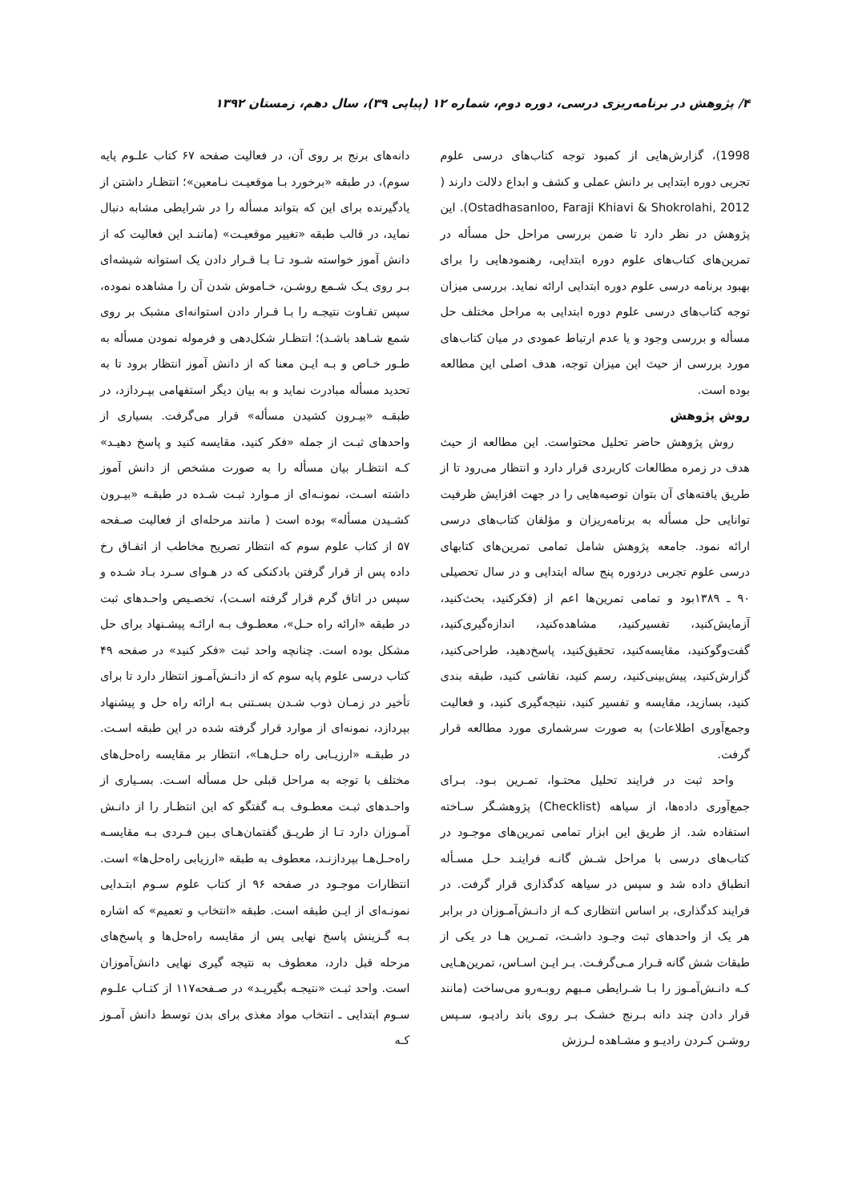۴/ پژوهش در برنامه‌ریزی درسی، دوره دوم، شماره ۱۲ (پیاپی ۳۹)، سال دهم، زمستان ۱۳۹۲
1998)، گزارش‌هایی از کمبود توجه کتاب‌های درسی علوم تجربی دوره ابتدایی بر دانش عملی و کشف و ابداع دلالت دارند ( Ostadhasanloo, Faraji Khiavi & Shokrolahi, 2012). این پژوهش در نظر دارد تا ضمن بررسی مراحل حل مسأله در تمرین‌های کتاب‌های علوم دوره ابتدایی، رهنمودهایی را برای بهبود برنامه درسی علوم دوره ابتدایی ارائه نماید. بررسی میزان توجه کتاب‌های درسی علوم دوره ابتدایی به مراحل مختلف حل مسأله و بررسی وجود و یا عدم ارتباط عمودی در میان کتاب‌های مورد بررسی از حیث این میزان توجه، هدف اصلی این مطالعه بوده است.
روش پژوهش
روش پژوهش حاضر تحلیل محتواست. این مطالعه از حیث هدف در زمره مطالعات کاربردی قرار دارد و انتظار می‌رود تا از طریق یافته‌های آن بتوان توصیه‌هایی را در جهت افزایش ظرفیت توانایی حل مسأله به برنامه‌ریزان و مؤلفان کتاب‌های درسی ارائه نمود. جامعه پژوهش شامل تمامی تمرین‌های کتابهای درسی علوم تجربی دردوره پنج ساله ابتدایی و در سال تحصیلی ۹۰ ـ ۱۳۸۹بود و تمامی تمرین‌ها اعم از (فکرکنید، بحث‌کنید، آزمایش‌کنید، تفسیرکنید، مشاهده‌کنید، اندازه‌گیری‌کنید، گفت‌وگوکنید، مقایسه‌کنید، تحقیق‌کنید، پاسخ‌دهید، طراحی‌کنید، گزارش‌کنید، پیش‌بینی‌کنید، رسم کنید، نقاشی کنید، طبقه بندی کنید، بسازید، مقایسه و تفسیر کنید، نتیجه‌گیری کنید، و فعالیت وجمع‌آوری اطلاعات) به صورت سرشماری مورد مطالعه قرار گرفت.
واحد ثبت در فرایند تحلیل محتـوا، تمـرین بـود. بـرای جمع‌آوری داده‌ها، از سیاهه (Checklist) پژوهشـگر سـاخته استفاده شد. از طریق این ابزار تمامی تمرین‌های موجـود در کتاب‌های درسی با مراحل شـش گانـه فراینـد حـل مسـأله انطباق داده شد و سپس در سیاهه کدگذاری قرار گرفت. در فرایند کدگذاری، بر اساس انتظاری کـه از دانـش‌آمـوزان در برابر هر یک از واحدهای ثبت وجـود داشـت، تمـرین هـا در یکی از طبقات شش گانه قـرار مـی‌گرفـت. بـر ایـن اسـاس، تمرین‌هـایی کـه دانـش‌آمـوز را بـا شـرایطی مـبهم روبـه‌رو می‌ساخت (مانند قرار دادن چند دانه بـرنج خشـک بـر روی باند رادیـو، سـپس روشـن کـردن رادیـو و مشـاهده لـرزش
دانه‌های برنج بر روی آن، در فعالیت صفحه ۶۷ کتاب علـوم پایه سوم)، در طبقه «برخورد بـا موقعیـت نـامعین»؛ انتظـار داشتن از یادگیرنده برای این که بتواند مسأله را در شرایطی مشابه دنبال نماید، در قالب طبقه «تغییر موقعیـت» (ماننـد این فعالیت که از دانش آموز خواسته شـود تـا بـا قـرار دادن یک استوانه شیشه‌ای بـر روی یـک شـمع روشـن، خـاموش شدن آن را مشاهده نموده، سپس تفـاوت نتیجـه را بـا قـرار دادن استوانه‌ای مشبک بر روی شمع شـاهد باشـد)؛ انتظـار شکل‌دهی و فرموله نمودن مسأله به طـور خـاص و بـه ایـن معنا که از دانش آموز انتظار برود تا به تحدید مسأله مبادرت نماید و به بیان دیگر استفهامی بپـردازد، در طبقـه «بیـرون کشیدن مسأله» قرار می‌گرفت. بسیاری از واحدهای ثبـت از جمله «فکر کنید، مقایسه کنید و پاسخ دهیـد» کـه انتظـار بیان مسأله را به صورت مشخص از دانش آموز داشته اسـت، نمونـه‌ای از مـوارد ثبـت شـده در طبقـه «بیـرون کشـیدن مسأله» بوده است ( مانند مرحله‌ای از فعالیت صـفحه ۵۷ از کتاب علوم سوم که انتظار تصریح مخاطب از اتفـاق رخ داده پس از قرار گرفتن بادکنکی که در هـوای سـرد بـاد شـده و سپس در اتاق گرم قرار گرفته اسـت)، تخصـیص واحـدهای ثبت در طبقه «ارائه راه حـل»، معطـوف بـه ارائـه پیشـنهاد برای حل مشکل بوده است. چنانچه واحد ثبت «فکر کنید» در صفحه ۴۹ کتاب درسی علوم پایه سوم که از دانـش‌آمـوز انتظار دارد تا برای تأخیر در زمـان ذوب شـدن بسـتنی بـه ارائه راه حل و پیشنهاد بپردازد، نمونه‌ای از موارد قرار گرفته شده در این طبقه اسـت. در طبقـه «ارزیـابی راه حـل‌هـا»، انتظار بر مقایسه راه‌حل‌های مختلف با توجه به مراحل قبلی حل مسأله اسـت. بسـیاری از واحـدهای ثبـت معطـوف بـه گفتگو که این انتظـار را از دانـش آمـوزان دارد تـا از طریـق گفتمان‌هـای بـین فـردی بـه مقایسـه راه‌حـل‌هـا بپردازنـد، معطوف به طبقه «ارزیابی راه‌حل‌ها» است. انتظارات موجـود در صفحه ۹۶ از کتاب علوم سـوم ابتـدایی نمونـه‌ای از ایـن طبقه است. طبقه «انتخاب و تعمیم» که اشاره بـه گـزینش پاسخ نهایی پس از مقایسه راه‌حل‌ها و پاسخ‌های مرحله قبل دارد، معطوف به نتیجه گیری نهایی دانش‌آموزان است. واحد ثبـت «نتیجـه بگیریـد» در صـفحه۱۱۷ از کتـاب علـوم سـوم ابتدایی ـ انتخاب مواد مغذی برای بدن توسط دانش آمـوز کـه